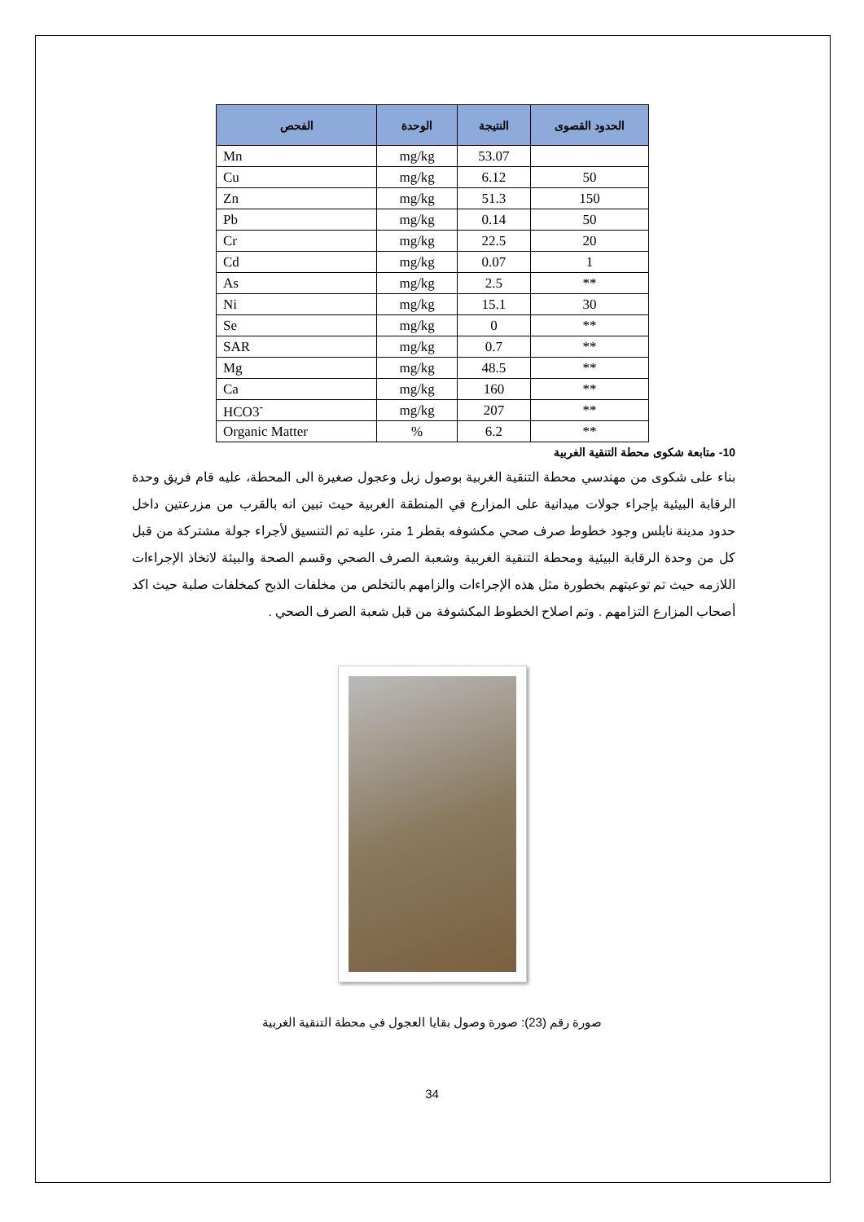| الفحص | الوحدة | النتيجة | الحدود القصوى |
| --- | --- | --- | --- |
| Mn | mg/kg | 53.07 | |
| Cu | mg/kg | 6.12 | 50 |
| Zn | mg/kg | 51.3 | 150 |
| Pb | mg/kg | 0.14 | 50 |
| Cr | mg/kg | 22.5 | 20 |
| Cd | mg/kg | 0.07 | 1 |
| As | mg/kg | 2.5 | ** |
| Ni | mg/kg | 15.1 | 30 |
| Se | mg/kg | 0 | ** |
| SAR | mg/kg | 0.7 | ** |
| Mg | mg/kg | 48.5 | ** |
| Ca | mg/kg | 160 | ** |
| HCO3<sup>-</sup> | mg/kg | 207 | ** |
| Organic Matter | % | 6.2 | ** |
10- متابعة شكوى محطة التنقية الغربية
بناء على شكوى من مهندسي محطة التنقية الغربية بوصول زبل وعجول صغيرة الى المحطة، عليه قام فريق وحدة الرقابة البيئية بإجراء جولات ميدانية على المزارع في المنطقة الغربية حيث تبين انه بالقرب من مزرعتين داخل حدود مدينة نابلس وجود خطوط صرف صحي مكشوفه بقطر 1 متر، عليه تم التنسيق لأجراء جولة مشتركة من قبل كل من وحدة الرقابة البيئية ومحطة التنقية الغربية وشعبة الصرف الصحي وقسم الصحة والبيئة لاتخاذ الإجراءات اللازمه حيث تم توعيتهم بخطورة مثل هذه الإجراءات والزامهم بالتخلص من مخلفات الذبح كمخلفات صلبة حيث اكد أصحاب المزارع التزامهم . وتم اصلاح الخطوط المكشوفة من قبل شعبة الصرف الصحي .
صورة رقم (23): صورة وصول بقايا العجول في محطة التنقية الغربية
34